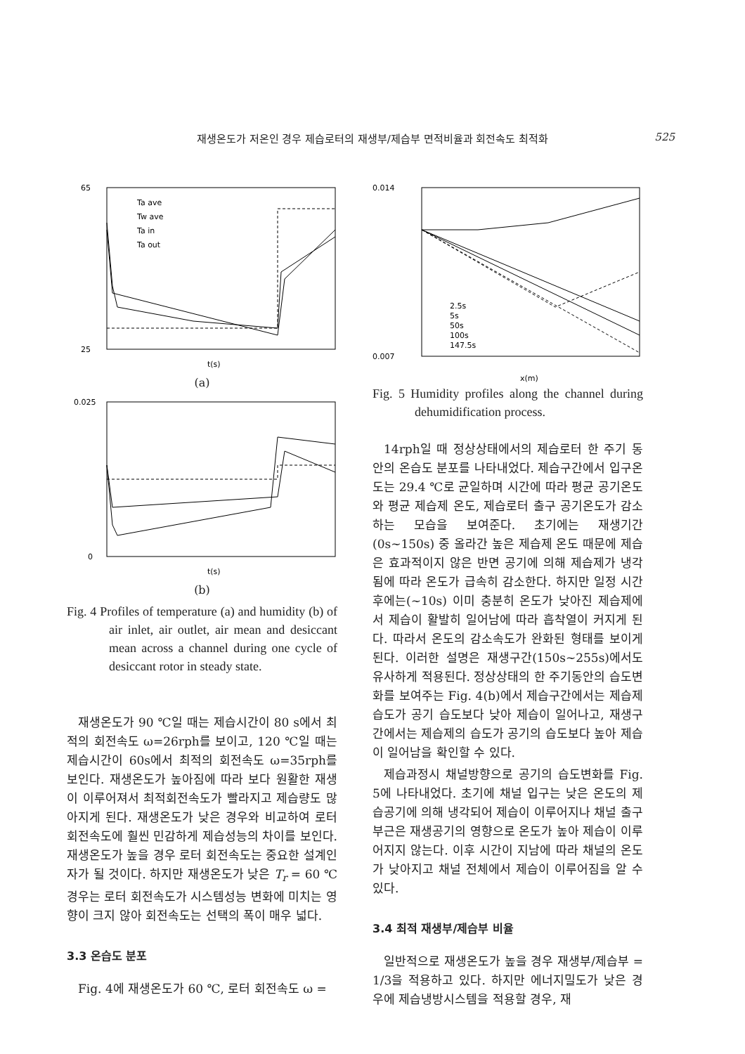재생온도가 저온인 경우 제습로터의 재생부/제습부 면적비율과 회전속도 최적화 525
65
25
Ta ave
Tw ave
Ta in
Ta out
t(s)
(a)
0.025
0
t(s)
(b)
Fig. 4 Profiles of temperature (a) and humidity (b) of air inlet, air outlet, air mean and desiccant mean across a channel during one cycle of desiccant rotor in steady state.
재생온도가 90 ℃일 때는 제습시간이 80 s에서 최적의 회전속도 ω=26rph를 보이고, 120 ℃일 때는 제습시간이 60s에서 최적의 회전속도 ω=35rph를 보인다. 재생온도가 높아짐에 따라 보다 원활한 재생이 이루어져서 최적회전속도가 빨라지고 제습량도 많아지게 된다. 재생온도가 낮은 경우와 비교하여 로터 회전속도에 훨씬 민감하게 제습성능의 차이를 보인다. 재생온도가 높을 경우 로터 회전속도는 중요한 설계인자가 될 것이다. 하지만 재생온도가 낮은 T<sub>r</sub> = 60 ℃ 경우는 로터 회전속도가 시스템성능 변화에 미치는 영향이 크지 않아 회전속도는 선택의 폭이 매우 넓다.
3.3 온습도 분포
Fig. 4에 재생온도가 60 ℃, 로터 회전속도 ω =
0.014
0.007
2.5s
5s
50s
100s
147.5s
x(m)
Fig. 5 Humidity profiles along the channel during dehumidification process.
14rph일 때 정상상태에서의 제습로터 한 주기 동안의 온습도 분포를 나타내었다. 제습구간에서 입구온도는 29.4 ℃로 균일하며 시간에 따라 평균 공기온도와 평균 제습제 온도, 제습로터 출구 공기온도가 감소하는 모습을 보여준다. 초기에는 재생기간(0s~150s) 중 올라간 높은 제습제 온도 때문에 제습은 효과적이지 않은 반면 공기에 의해 제습제가 냉각됨에 따라 온도가 급속히 감소한다. 하지만 일정 시간 후에는(~10s) 이미 충분히 온도가 낮아진 제습제에서 제습이 활발히 일어남에 따라 흡착열이 커지게 된다. 따라서 온도의 감소속도가 완화된 형태를 보이게 된다. 이러한 설명은 재생구간(150s~255s)에서도 유사하게 적용된다. 정상상태의 한 주기동안의 습도변화를 보여주는 Fig. 4(b)에서 제습구간에서는 제습제 습도가 공기 습도보다 낮아 제습이 일어나고, 재생구간에서는 제습제의 습도가 공기의 습도보다 높아 제습이 일어남을 확인할 수 있다.
제습과정시 채널방향으로 공기의 습도변화를 Fig. 5에 나타내었다. 초기에 채널 입구는 낮은 온도의 제습공기에 의해 냉각되어 제습이 이루어지나 채널 출구부근은 재생공기의 영향으로 온도가 높아 제습이 이루어지지 않는다. 이후 시간이 지남에 따라 채널의 온도가 낮아지고 채널 전체에서 제습이 이루어짐을 알 수 있다.
3.4 최적 재생부/제습부 비율
일반적으로 재생온도가 높을 경우 재생부/제습부 = 1/3을 적용하고 있다. 하지만 에너지밀도가 낮은 경우에 제습냉방시스템을 적용할 경우, 재